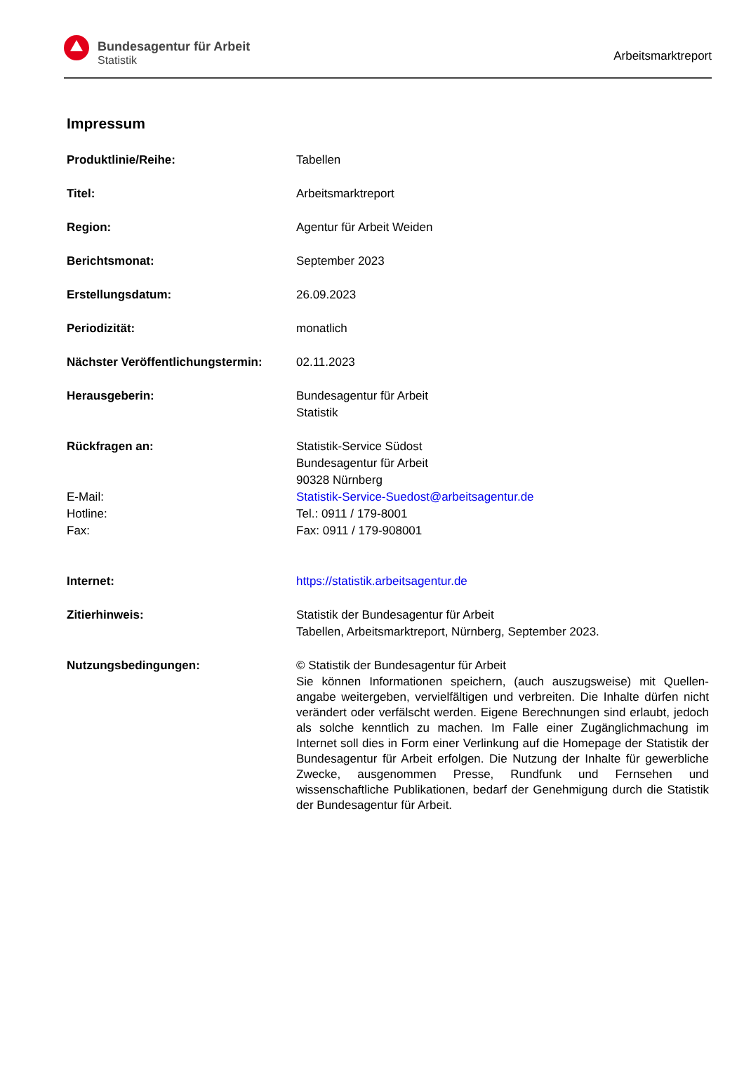Bundesagentur für Arbeit
Statistik
Arbeitsmarktreport
Impressum
Produktlinie/Reihe: Tabellen
Titel: Arbeitsmarktreport
Region: Agentur für Arbeit Weiden
Berichtsmonat: September 2023
Erstellungsdatum: 26.09.2023
Periodizität: monatlich
Nächster Veröffentlichungstermin:
02.11.2023
Herausgeberin: Bundesagentur für Arbeit
Statistik
Rückfragen an: Statistik-Service Südost
Bundesagentur für Arbeit
90328 Nürnberg
E-Mail: Statistik-Service-Suedost@arbeitsagentur.de
Hotline: Tel.: 0911 / 179-8001
Fax: Fax: 0911 / 179-908001
Internet: https://statistik.arbeitsagentur.de
Zitierhinweis: Statistik der Bundesagentur für Arbeit
Tabellen, Arbeitsmarktreport, Nürnberg, September 2023.
Nutzungsbedingungen: © Statistik der Bundesagentur für Arbeit
Sie können Informationen speichern, (auch auszugsweise) mit Quellen-angabe weitergeben, vervielfältigen und verbreiten. Die Inhalte dürfen nicht verändert oder verfälscht werden. Eigene Berechnungen sind erlaubt, jedoch als solche kenntlich zu machen. Im Falle einer Zugänglichmachung im Internet soll dies in Form einer Verlinkung auf die Homepage der Statistik der Bundesagentur für Arbeit erfolgen. Die Nutzung der Inhalte für gewerbliche Zwecke, ausgenommen Presse, Rundfunk und Fernsehen und wissenschaftliche Publikationen, bedarf der Genehmigung durch die Statistik der Bundesagentur für Arbeit.